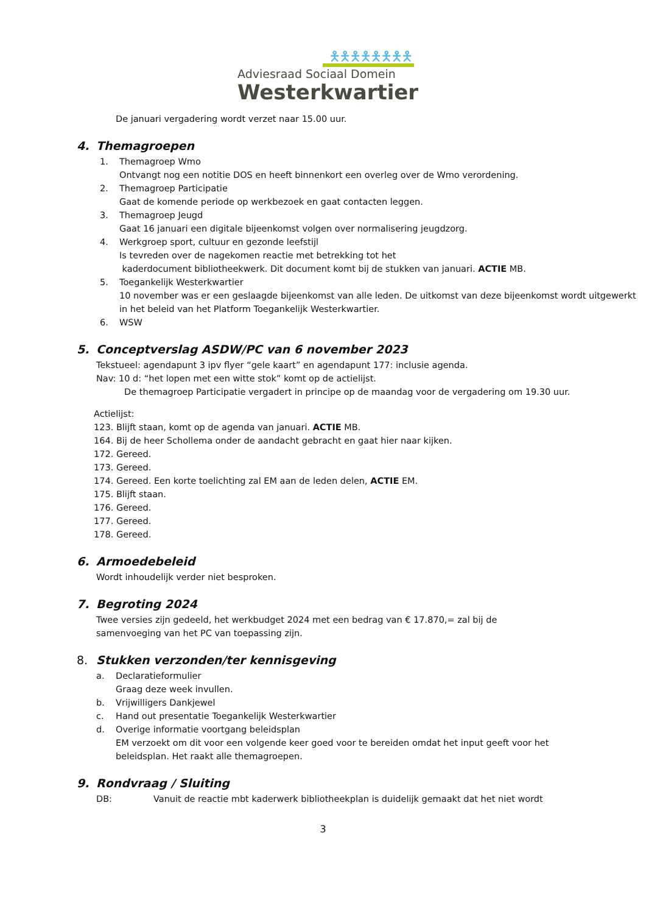🯅🯅🯅🯅🯅🯅🯅🯅
Adviesraad Sociaal Domein
Westerkwartier
De januari vergadering wordt verzet naar 15.00 uur.
4. Themagroepen
1. Themagroep Wmo
Ontvangt nog een notitie DOS en heeft binnenkort een overleg over de Wmo verordening.
2. Themagroep Participatie
Gaat de komende periode op werkbezoek en gaat contacten leggen.
3. Themagroep Jeugd
Gaat 16 januari een digitale bijeenkomst volgen over normalisering jeugdzorg.
4. Werkgroep sport, cultuur en gezonde leefstijl
Is tevreden over de nagekomen reactie met betrekking tot het
kaderdocument bibliotheekwerk. Dit document komt bij de stukken van januari. ACTIE MB.
5. Toegankelijk Westerkwartier
10 november was er een geslaagde bijeenkomst van alle leden. De uitkomst van deze bijeenkomst wordt uitgewerkt in het beleid van het Platform Toegankelijk Westerkwartier.
6. WSW
5. Conceptverslag ASDW/PC van 6 november 2023
Tekstueel: agendapunt 3 ipv flyer “gele kaart” en agendapunt 177: inclusie agenda.
Nav: 10 d: “het lopen met een witte stok” komt op de actielijst.
De themagroep Participatie vergadert in principe op de maandag voor de vergadering om 19.30 uur.
Actielijst:
123. Blijft staan, komt op de agenda van januari. ACTIE MB.
164. Bij de heer Schollema onder de aandacht gebracht en gaat hier naar kijken.
172. Gereed.
173. Gereed.
174. Gereed. Een korte toelichting zal EM aan de leden delen, ACTIE EM.
175. Blijft staan.
176. Gereed.
177. Gereed.
178. Gereed.
6. Armoedebeleid
Wordt inhoudelijk verder niet besproken.
7. Begroting 2024
Twee versies zijn gedeeld, het werkbudget 2024 met een bedrag van € 17.870,= zal bij de samenvoeging van het PC van toepassing zijn.
8. Stukken verzonden/ter kennisgeving
a. Declaratieformulier
Graag deze week invullen.
b. Vrijwilligers Dankjewel
c. Hand out presentatie Toegankelijk Westerkwartier
d. Overige informatie voortgang beleidsplan
EM verzoekt om dit voor een volgende keer goed voor te bereiden omdat het input geeft voor het beleidsplan. Het raakt alle themagroepen.
9. Rondvraag / Sluiting
DB: Vanuit de reactie mbt kaderwerk bibliotheekplan is duidelijk gemaakt dat het niet wordt
3